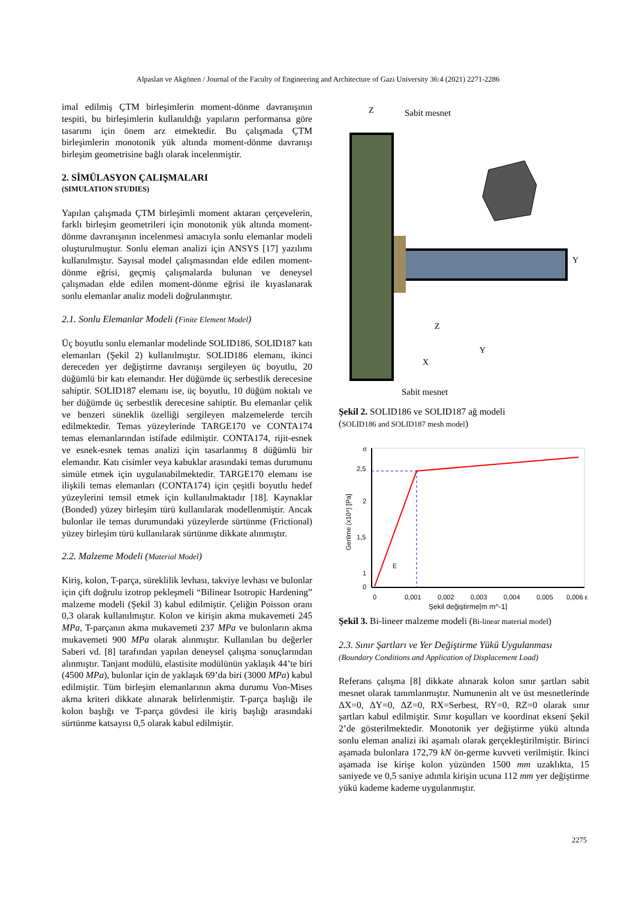Alpaslan ve Akgönen / Journal of the Faculty of Engineering and Architecture of Gazi University 36:4 (2021) 2271-2286
imal edilmiş ÇTM birleşimlerin moment-dönme davranışının tespiti, bu birleşimlerin kullanıldığı yapıların performansa göre tasarımı için önem arz etmektedir. Bu çalışmada ÇTM birleşimlerin monotonik yük altında moment-dönme davranışı birleşim geometrisine bağlı olarak incelenmiştir.
2. SİMÜLASYON ÇALIŞMALARI
(SIMULATION STUDIES)
Yapılan çalışmada ÇTM birleşimli moment aktaran çerçevelerin, farklı birleşim geometrileri için monotonik yük altında moment-dönme davranışının incelenmesi amacıyla sonlu elemanlar modeli oluşturulmuştur. Sonlu eleman analizi için ANSYS [17] yazılımı kullanılmıştır. Sayısal model çalışmasından elde edilen moment-dönme eğrisi, geçmiş çalışmalarda bulunan ve deneysel çalışmadan elde edilen moment-dönme eğrisi ile kıyaslanarak sonlu elemanlar analiz modeli doğrulanmıştır.
2.1. Sonlu Elemanlar Modeli (Finite Element Model)
Üç boyutlu sonlu elemanlar modelinde SOLID186, SOLID187 katı elemanları (Şekil 2) kullanılmıştır. SOLID186 elemanı, ikinci dereceden yer değiştirme davranışı sergileyen üç boyutlu, 20 düğümlü bir katı elemandır. Her düğümde üç serbestlik derecesine sahiptir. SOLID187 elemanı ise, üç boyutlu, 10 düğüm noktalı ve her düğümde üç serbestlik derecesine sahiptir. Bu elemanlar çelik ve benzeri süneklik özelliği sergileyen malzemelerde tercih edilmektedir. Temas yüzeylerinde TARGE170 ve CONTA174 temas elemanlarından istifade edilmiştir. CONTA174, rijit-esnek ve esnek-esnek temas analizi için tasarlanmış 8 düğümlü bir elemandır. Katı cisimler veya kabuklar arasındaki temas durumunu simüle etmek için uygulanabilmektedir. TARGE170 elemanı ise ilişkili temas elemanları (CONTA174) için çeşitli boyutlu hedef yüzeylerini temsil etmek için kullanılmaktadır [18]. Kaynaklar (Bonded) yüzey birleşim türü kullanılarak modellenmiştir. Ancak bulonlar ile temas durumundaki yüzeylerde sürtünme (Frictional) yüzey birleşim türü kullanılarak sürtünme dikkate alınmıştır.
2.2. Malzeme Modeli (Material Model)
Kiriş, kolon, T-parça, süreklilik levhası, takviye levhası ve bulonlar için çift doğrulu izotrop pekleşmeli “Bilinear Isotropic Hardening” malzeme modeli (Şekil 3) kabul edilmiştir. Çeliğin Poisson oranı 0,3 olarak kullanılmıştır. Kolon ve kirişin akma mukavemeti 245 MPa, T-parçanın akma mukavemeti 237 MPa ve bulonların akma mukavemeti 900 MPa olarak alınmıştır. Kullanılan bu değerler Saberi vd. [8] tarafından yapılan deneysel çalışma sonuçlarından alınmıştır. Tanjant modülü, elastisite modülünün yaklaşık 44’te biri (4500 MPa), bulonlar için de yaklaşık 69’da biri (3000 MPa) kabul edilmiştir. Tüm birleşim elemanlarının akma durumu Von-Mises akma kriteri dikkate alınarak belirlenmiştir. T-parça başlığı ile kolon başlığı ve T-parça gövdesi ile kiriş başlığı arasındaki sürtünme katsayısı 0,5 olarak kabul edilmiştir.
Z
Sabit mesnet
Y
Z
Y
X
Sabit mesnet
Şekil 2. SOLID186 ve SOLID187 ağ modeli
(SOLID186 and SOLID187 mesh model)
σ
2,5
2
1,5
1
E
0
0
0,001
0,002
0,003
0,004
0,005
0,006 ε
Şekil değiştirme[m m^-1]
Gerilme (x10⁸) [Pa]
Şekil 3. Bi-lineer malzeme modeli (Bi-linear material model)
2.3. Sınır Şartları ve Yer Değiştirme Yükü Uygulanması
(Boundary Conditions and Application of Displacement Load)
Referans çalışma [8] dikkate alınarak kolon sınır şartları sabit mesnet olarak tanımlanmıştır. Numunenin alt ve üst mesnetlerinde ΔX=0, ΔY=0, ΔZ=0, RX=Serbest, RY=0, RZ=0 olarak sınır şartları kabul edilmiştir. Sınır koşulları ve koordinat ekseni Şekil 2’de gösterilmektedir. Monotonik yer değiştirme yükü altında sonlu eleman analizi iki aşamalı olarak gerçekleştirilmiştir. Birinci aşamada bulonlara 172,79 kN ön-germe kuvveti verilmiştir. İkinci aşamada ise kirişe kolon yüzünden 1500 mm uzaklıkta, 15 saniyede ve 0,5 saniye adımla kirişin ucuna 112 mm yer değiştirme yükü kademe kademe uygulanmıştır.
2275